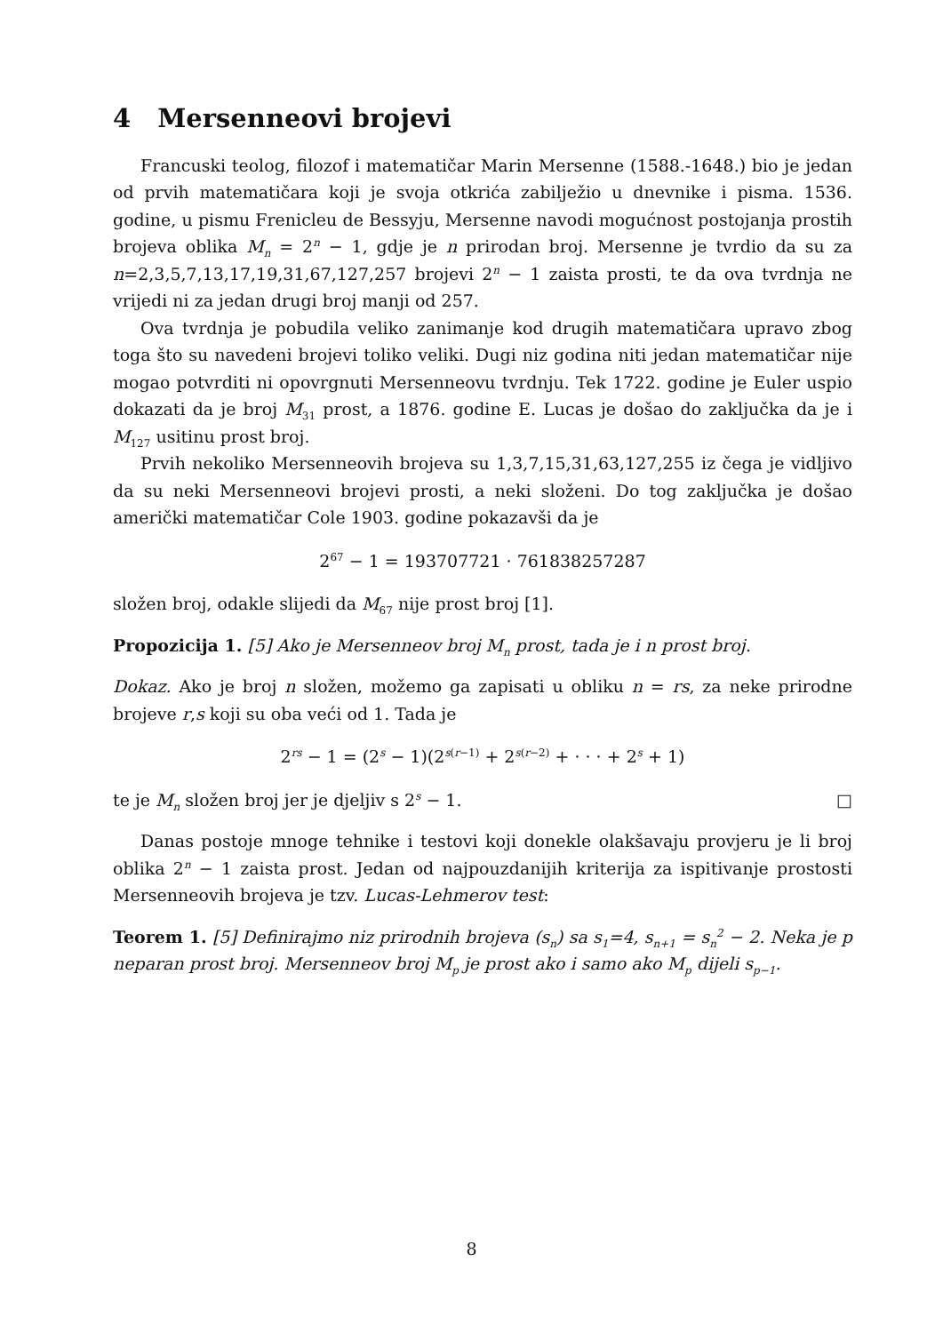4 Mersenneovi brojevi
Francuski teolog, filozof i matematičar Marin Mersenne (1588.-1648.) bio je jedan od prvih matematičara koji je svoja otkrića zabilježio u dnevnike i pisma. 1536. godine, u pismu Frenicleu de Bessyju, Mersenne navodi mogućnost postojanja prostih brojeva oblika M<sub>n</sub> = 2<sup>n</sup> − 1, gdje je n prirodan broj. Mersenne je tvrdio da su za n=2,3,5,7,13,17,19,31,67,127,257 brojevi 2<sup>n</sup> − 1 zaista prosti, te da ova tvrdnja ne vrijedi ni za jedan drugi broj manji od 257.
Ova tvrdnja je pobudila veliko zanimanje kod drugih matematičara upravo zbog toga što su navedeni brojevi toliko veliki. Dugi niz godina niti jedan matematičar nije mogao potvrditi ni opovrgnuti Mersenneovu tvrdnju. Tek 1722. godine je Euler uspio dokazati da je broj M<sub>31</sub> prost, a 1876. godine E. Lucas je došao do zaključka da je i M<sub>127</sub> usitinu prost broj.
Prvih nekoliko Mersenneovih brojeva su 1,3,7,15,31,63,127,255 iz čega je vidljivo da su neki Mersenneovi brojevi prosti, a neki složeni. Do tog zaključka je došao američki matematičar Cole 1903. godine pokazavši da je
2<sup>67</sup> − 1 = 193707721 · 761838257287
složen broj, odakle slijedi da M<sub>67</sub> nije prost broj [1].
Propozicija 1. [5] Ako je Mersenneov broj M<sub>n</sub> prost, tada je i n prost broj.
Dokaz. Ako je broj n složen, možemo ga zapisati u obliku n = rs, za neke prirodne brojeve r,s koji su oba veći od 1. Tada je
2<sup>rs</sup> − 1 = (2<sup>s</sup> − 1)(2<sup>s(r−1)</sup> + 2<sup>s(r−2)</sup> + · · · + 2<sup>s</sup> + 1)
te je M<sub>n</sub> složen broj jer je djeljiv s 2<sup>s</sup> − 1. □
Danas postoje mnoge tehnike i testovi koji donekle olakšavaju provjeru je li broj oblika 2<sup>n</sup> − 1 zaista prost. Jedan od najpouzdanijih kriterija za ispitivanje prostosti Mersenneovih brojeva je tzv. Lucas-Lehmerov test:
Teorem 1. [5] Definirajmo niz prirodnih brojeva (s<sub>n</sub>) sa s<sub>1</sub>=4, s<sub>n+1</sub> = s<sub>n</sub><sup>2</sup> − 2. Neka je p neparan prost broj. Mersenneov broj M<sub>p</sub> je prost ako i samo ako M<sub>p</sub> dijeli s<sub>p−1</sub>.
8